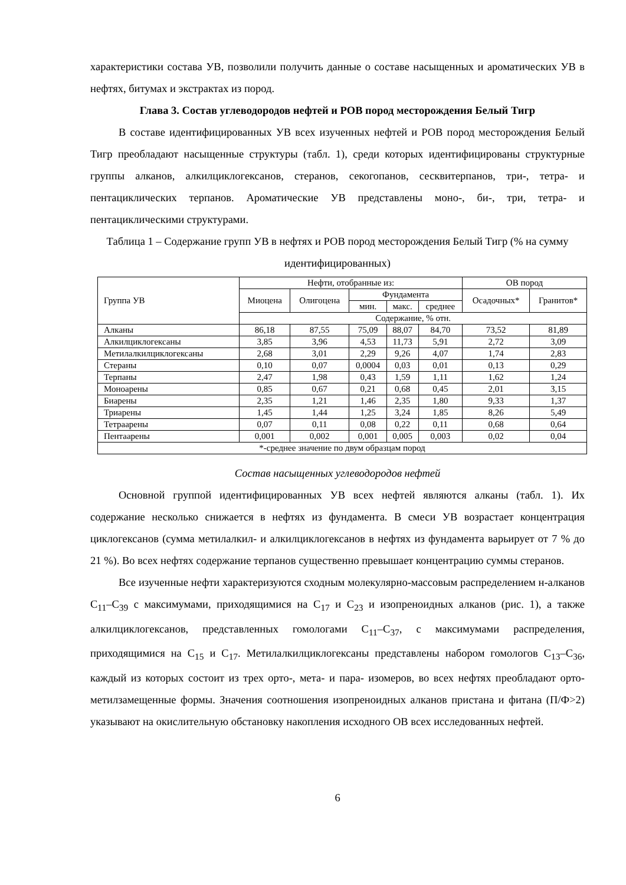характеристики состава УВ, позволили получить данные о составе насыщенных и ароматических УВ в нефтях, битумах и экстрактах из пород.
Глава 3. Состав углеводородов нефтей и РОВ пород месторождения Белый Тигр
В составе идентифицированных УВ всех изученных нефтей и РОВ пород месторождения Белый Тигр преобладают насыщенные структуры (табл. 1), среди которых идентифицированы структурные группы алканов, алкилциклогексанов, стеранов, секогопанов, сесквитерпанов, три-, тетра- и пентациклических терпанов. Ароматические УВ представлены моно-, би-, три, тетра- и пентациклическими структурами.
Таблица 1 – Содержание групп УВ в нефтях и РОВ пород месторождения Белый Тигр (% на сумму идентифицированных)
| Группа УВ | Нефти, отобранные из: | | | | | ОВ пород | |
| --- | --- | --- | --- | --- | --- | --- | --- |
| | Миоцена | Олигоцена | Фундамента | | | Осадочных* | Гранитов* |
| | | | мин. | макс. | среднее | | |
| | Содержание, % отн. | | | | | | |
| Алканы | 86,18 | 87,55 | 75,09 | 88,07 | 84,70 | 73,52 | 81,89 |
| Алкилциклогексаны | 3,85 | 3,96 | 4,53 | 11,73 | 5,91 | 2,72 | 3,09 |
| Метилалкилциклогексаны | 2,68 | 3,01 | 2,29 | 9,26 | 4,07 | 1,74 | 2,83 |
| Стераны | 0,10 | 0,07 | 0,0004 | 0,03 | 0,01 | 0,13 | 0,29 |
| Терпаны | 2,47 | 1,98 | 0,43 | 1,59 | 1,11 | 1,62 | 1,24 |
| Моноарены | 0,85 | 0,67 | 0,21 | 0,68 | 0,45 | 2,01 | 3,15 |
| Биарены | 2,35 | 1,21 | 1,46 | 2,35 | 1,80 | 9,33 | 1,37 |
| Триарены | 1,45 | 1,44 | 1,25 | 3,24 | 1,85 | 8,26 | 5,49 |
| Тетраарены | 0,07 | 0,11 | 0,08 | 0,22 | 0,11 | 0,68 | 0,64 |
| Пентаарены | 0,001 | 0,002 | 0,001 | 0,005 | 0,003 | 0,02 | 0,04 |
| *-среднее значение по двум образцам пород | | | | | | | |
Состав насыщенных углеводородов нефтей
Основной группой идентифицированных УВ всех нефтей являются алканы (табл. 1). Их содержание несколько снижается в нефтях из фундамента. В смеси УВ возрастает концентрация циклогексанов (сумма метилалкил- и алкилциклогексанов в нефтях из фундамента варьирует от 7 % до 21 %). Во всех нефтях содержание терпанов существенно превышает концентрацию суммы стеранов.
Все изученные нефти характеризуются сходным молекулярно-массовым распределением н-алканов С<sub>11</sub>–С<sub>39</sub> с максимумами, приходящимися на С<sub>17</sub> и С<sub>23</sub> и изопреноидных алканов (рис. 1), а также алкилциклогексанов, представленных гомологами С<sub>11</sub>–С<sub>37</sub>, с максимумами распределения, приходящимися на С<sub>15</sub> и С<sub>17</sub>. Метилалкилциклогексаны представлены набором гомологов С<sub>13</sub>–С<sub>36</sub>, каждый из которых состоит из трех орто-, мета- и пара- изомеров, во всех нефтях преобладают орто-метилзамещенные формы. Значения соотношения изопреноидных алканов пристана и фитана (П/Ф>2) указывают на окислительную обстановку накопления исходного ОВ всех исследованных нефтей.
6